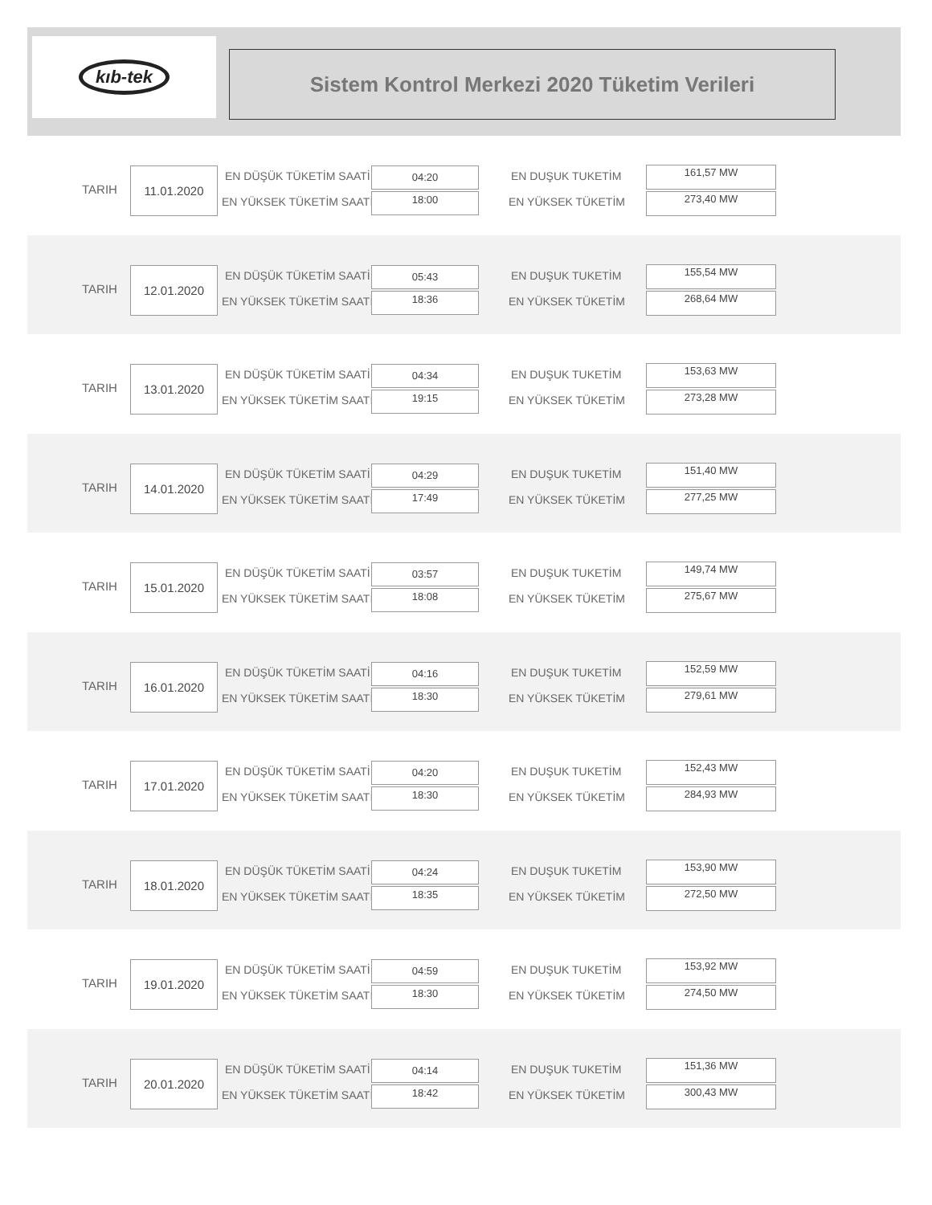kıb-tek
Sistem Kontrol Merkezi 2020 Tüketim Verileri
TARIH
11.01.2020 EN DÜŞÜK TÜKETİM SAATİ
EN YÜKSEK TÜKETİM SAATİ
04:20
18:00
EN DUŞUK TUKETİM
EN YÜKSEK TÜKETİM
161,57 MW
273,40 MW
TARIH
12.01.2020 EN DÜŞÜK TÜKETİM SAATİ
EN YÜKSEK TÜKETİM SAATİ
05:43
18:36
EN DUŞUK TUKETİM
EN YÜKSEK TÜKETİM
155,54 MW
268,64 MW
TARIH
13.01.2020 EN DÜŞÜK TÜKETİM SAATİ
EN YÜKSEK TÜKETİM SAATİ
04:34
19:15
EN DUŞUK TUKETİM
EN YÜKSEK TÜKETİM
153,63 MW
273,28 MW
TARIH
14.01.2020 EN DÜŞÜK TÜKETİM SAATİ
EN YÜKSEK TÜKETİM SAATİ
04:29
17:49
EN DUŞUK TUKETİM
EN YÜKSEK TÜKETİM
151,40 MW
277,25 MW
TARIH
15.01.2020 EN DÜŞÜK TÜKETİM SAATİ
EN YÜKSEK TÜKETİM SAATİ
03:57
18:08
EN DUŞUK TUKETİM
EN YÜKSEK TÜKETİM
149,74 MW
275,67 MW
TARIH
16.01.2020 EN DÜŞÜK TÜKETİM SAATİ
EN YÜKSEK TÜKETİM SAATİ
04:16
18:30
EN DUŞUK TUKETİM
EN YÜKSEK TÜKETİM
152,59 MW
279,61 MW
TARIH
17.01.2020 EN DÜŞÜK TÜKETİM SAATİ
EN YÜKSEK TÜKETİM SAATİ
04:20
18:30
EN DUŞUK TUKETİM
EN YÜKSEK TÜKETİM
152,43 MW
284,93 MW
TARIH
18.01.2020 EN DÜŞÜK TÜKETİM SAATİ
EN YÜKSEK TÜKETİM SAATİ
04:24
18:35
EN DUŞUK TUKETİM
EN YÜKSEK TÜKETİM
153,90 MW
272,50 MW
TARIH
19.01.2020 EN DÜŞÜK TÜKETİM SAATİ
EN YÜKSEK TÜKETİM SAATİ
04:59
18:30
EN DUŞUK TUKETİM
EN YÜKSEK TÜKETİM
153,92 MW
274,50 MW
TARIH
20.01.2020 EN DÜŞÜK TÜKETİM SAATİ
EN YÜKSEK TÜKETİM SAATİ
04:14
18:42
EN DUŞUK TUKETİM
EN YÜKSEK TÜKETİM
151,36 MW
300,43 MW